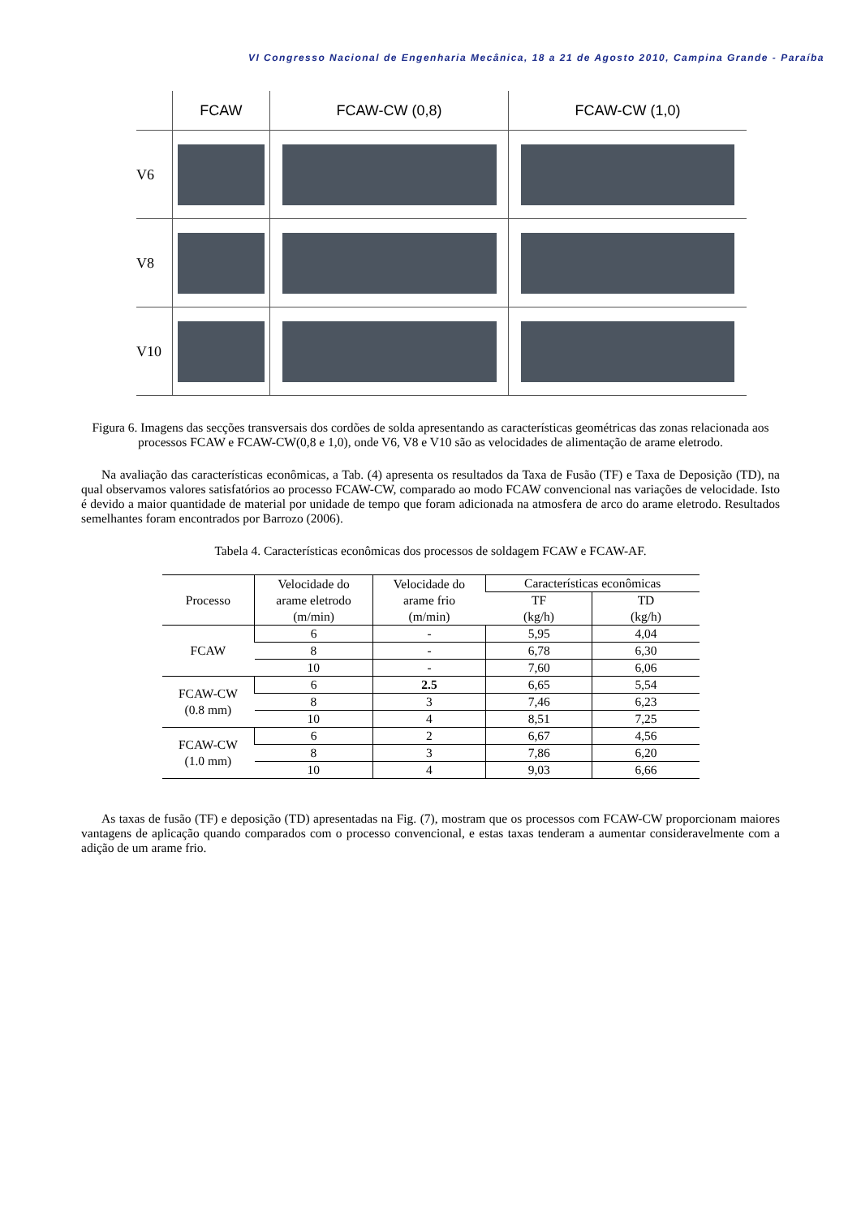VI Congresso Nacional de Engenharia Mecânica, 18 a 21 de Agosto 2010, Campina Grande - Paraíba
| | FCAW | FCAW-CW (0,8) | FCAW-CW (1,0) |
| V6 | | | |
| V8 | | | |
| V10 | | | |
Figura 6. Imagens das secções transversais dos cordões de solda apresentando as características geométricas das zonas relacionada aos processos FCAW e FCAW-CW(0,8 e 1,0), onde V6, V8 e V10 são as velocidades de alimentação de arame eletrodo.
Na avaliação das características econômicas, a Tab. (4) apresenta os resultados da Taxa de Fusão (TF) e Taxa de Deposição (TD), na qual observamos valores satisfatórios ao processo FCAW-CW, comparado ao modo FCAW convencional nas variações de velocidade. Isto é devido a maior quantidade de material por unidade de tempo que foram adicionada na atmosfera de arco do arame eletrodo. Resultados semelhantes foram encontrados por Barrozo (2006).
Tabela 4. Características econômicas dos processos de soldagem FCAW e FCAW-AF.
| Processo | Velocidade do arame eletrodo (m/min) | Velocidade do arame frio (m/min) | Características econômicas | |
| --- | --- | --- | --- | --- |
| | | | TF (kg/h) | TD (kg/h) |
| FCAW | 6 | - | 5,95 | 4,04 |
| | 8 | - | 6,78 | 6,30 |
| | 10 | - | 7,60 | 6,06 |
| FCAW-CW (0.8 mm) | 6 | 2.5 | 6,65 | 5,54 |
| | 8 | 3 | 7,46 | 6,23 |
| | 10 | 4 | 8,51 | 7,25 |
| FCAW-CW (1.0 mm) | 6 | 2 | 6,67 | 4,56 |
| | 8 | 3 | 7,86 | 6,20 |
| | 10 | 4 | 9,03 | 6,66 |
As taxas de fusão (TF) e deposição (TD) apresentadas na Fig. (7), mostram que os processos com FCAW-CW proporcionam maiores vantagens de aplicação quando comparados com o processo convencional, e estas taxas tenderam a aumentar consideravelmente com a adição de um arame frio.